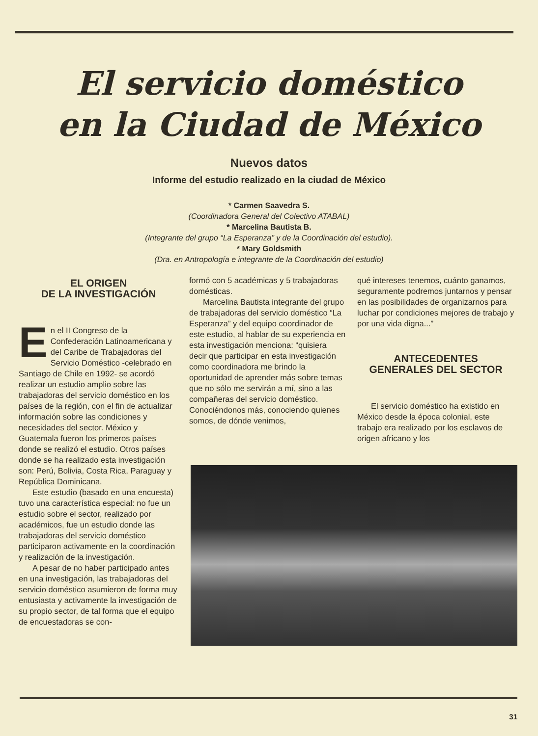El servicio doméstico
en la Ciudad de México
Nuevos datos
Informe del estudio realizado en la ciudad de México
* Carmen Saavedra S.
(Coordinadora General del Colectivo ATABAL)
* Marcelina Bautista B.
(Integrante del grupo “La Esperanza” y de la Coordinación del estudio).
* Mary Goldsmith
(Dra. en Antropología e integrante de la Coordinación del estudio)
EL ORIGEN
DE LA INVESTIGACIÓN
En el II Congreso de la Confederación Latinoamericana y del Caribe de Trabajadoras del Servicio Doméstico -celebrado en Santiago de Chile en 1992- se acordó realizar un estudio amplio sobre las trabajadoras del servicio doméstico en los países de la región, con el fin de actualizar información sobre las condiciones y necesidades del sector. México y Guatemala fueron los primeros países donde se realizó el estudio. Otros países donde se ha realizado esta investigación son: Perú, Bolivia, Costa Rica, Paraguay y República Dominicana.
Este estudio (basado en una encuesta) tuvo una característica especial: no fue un estudio sobre el sector, realizado por académicos, fue un estudio donde las trabajadoras del servicio doméstico participaron activamente en la coordinación y realización de la investigación.
A pesar de no haber participado antes en una investigación, las trabajadoras del servicio doméstico asumieron de forma muy entusiasta y activamente la investigación de su propio sector, de tal forma que el equipo de encuestadoras se con-
formó con 5 académicas y 5 trabajadoras domésticas.
Marcelina Bautista integrante del grupo de trabajadoras del servicio doméstico “La Esperanza” y del equipo coordinador de este estudio, al hablar de su experiencia en esta investigación menciona: “quisiera decir que participar en esta investigación como coordinadora me brindo la oportunidad de aprender más sobre temas que no sólo me servirán a mí, sino a las compañeras del servicio doméstico. Conociéndonos más, conociendo quienes somos, de dónde venimos,
qué intereses tenemos, cuánto ganamos, seguramente podremos juntarnos y pensar en las posibilidades de organizarnos para luchar por condiciones mejores de trabajo y por una vida digna...”
ANTECEDENTES
GENERALES DEL SECTOR
El servicio doméstico ha existido en México desde la época colonial, este trabajo era realizado por los esclavos de origen africano y los
31